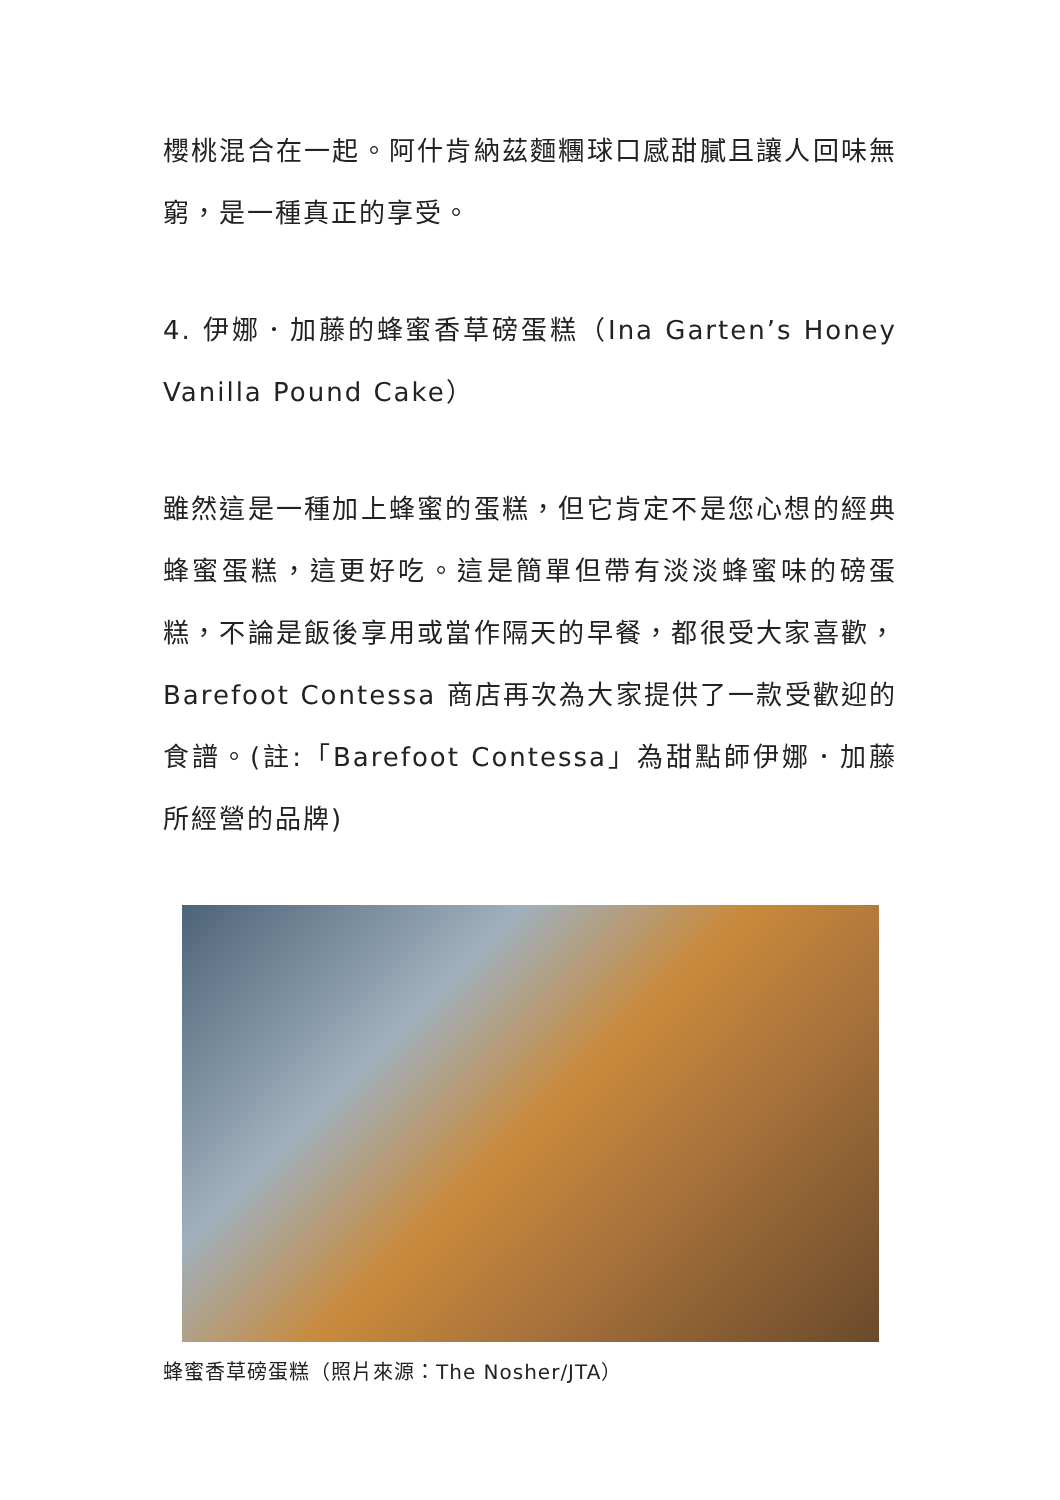櫻桃混合在一起。阿什肯納茲麵糰球口感甜膩且讓人回味無窮，是一種真正的享受。
4. 伊娜．加藤的蜂蜜香草磅蛋糕（Ina Garten’s Honey Vanilla Pound Cake）
雖然這是一種加上蜂蜜的蛋糕，但它肯定不是您心想的經典蜂蜜蛋糕，這更好吃。這是簡單但帶有淡淡蜂蜜味的磅蛋糕，不論是飯後享用或當作隔天的早餐，都很受大家喜歡，Barefoot Contessa 商店再次為大家提供了一款受歡迎的食譜。(註:「Barefoot Contessa」為甜點師伊娜．加藤所經營的品牌)
蜂蜜香草磅蛋糕（照片來源：The Nosher/JTA）